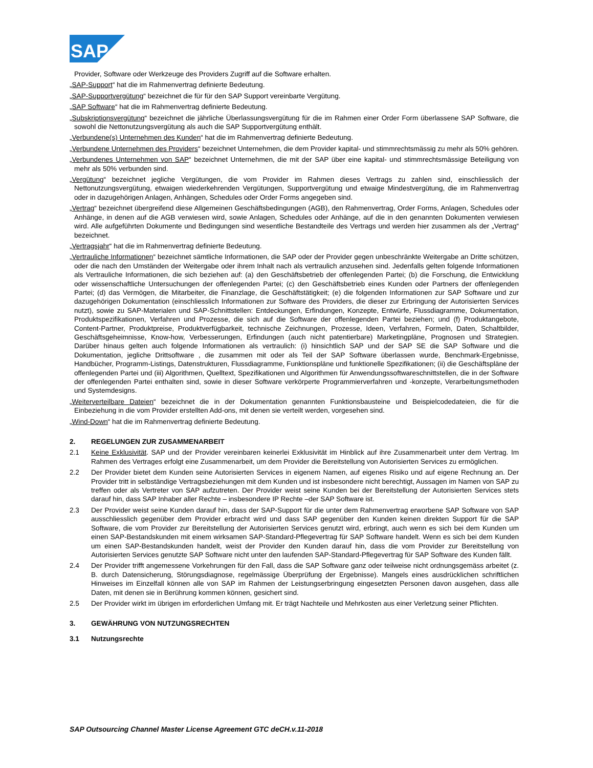SAP
Provider, Software oder Werkzeuge des Providers Zugriff auf die Software erhalten.
„SAP-Support“ hat die im Rahmenvertrag definierte Bedeutung.
„SAP-Supportvergütung“ bezeichnet die für für den SAP Support vereinbarte Vergütung.
„SAP Software“ hat die im Rahmenvertrag definierte Bedeutung.
„Subskriptionsvergütung“ bezeichnet die jährliche Überlassungsvergütung für die im Rahmen einer Order Form überlassene SAP Software, die sowohl die Nettonutzungsvergütung als auch die SAP Supportvergütung enthält.
„Verbundene(s) Unternehmen des Kunden“ hat die im Rahmenvertrag definierte Bedeutung.
„Verbundene Unternehmen des Providers“ bezeichnet Unternehmen, die dem Provider kapital- und stimmrechtsmässig zu mehr als 50% gehören.
„Verbundenes Unternehmen von SAP“ bezeichnet Unternehmen, die mit der SAP über eine kapital- und stimmrechtsmässige Beteiligung von mehr als 50% verbunden sind.
„Vergütung“ bezeichnet jegliche Vergütungen, die vom Provider im Rahmen dieses Vertrags zu zahlen sind, einschliesslich der Nettonutzungsvergütung, etwaigen wiederkehrenden Vergütungen, Supportvergütung und etwaige Mindestvergütung, die im Rahmenvertrag oder in dazugehörigen Anlagen, Anhängen, Schedules oder Order Forms angegeben sind.
„Vertrag“ bezeichnet übergreifend diese Allgemeinen Geschäftsbedingungen (AGB), den Rahmenvertrag, Order Forms, Anlagen, Schedules oder Anhänge, in denen auf die AGB verwiesen wird, sowie Anlagen, Schedules oder Anhänge, auf die in den genannten Dokumenten verwiesen wird. Alle aufgeführten Dokumente und Bedingungen sind wesentliche Bestandteile des Vertrags und werden hier zusammen als der „Vertrag“ bezeichnet.
„Vertragsjahr“ hat die im Rahmenvertrag definierte Bedeutung.
„Vertrauliche Informationen“ bezeichnet sämtliche Informationen, die SAP oder der Provider gegen unbeschränkte Weitergabe an Dritte schützen, oder die nach den Umständen der Weitergabe oder ihrem Inhalt nach als vertraulich anzusehen sind. Jedenfalls gelten folgende Informationen als Vertrauliche Informationen, die sich beziehen auf: (a) den Geschäftsbetrieb der offenlegenden Partei; (b) die Forschung, die Entwicklung oder wissenschaftliche Untersuchungen der offenlegenden Partei; (c) den Geschäftsbetrieb eines Kunden oder Partners der offenlegenden Partei; (d) das Vermögen, die Mitarbeiter, die Finanzlage, die Geschäftstätigkeit; (e) die folgenden Informationen zur SAP Software und zur dazugehörigen Dokumentation (einschliesslich Informationen zur Software des Providers, die dieser zur Erbringung der Autorisierten Services nutzt), sowie zu SAP-Materialen und SAP-Schnittstellen: Entdeckungen, Erfindungen, Konzepte, Entwürfe, Flussdiagramme, Dokumentation, Produktspezifikationen, Verfahren und Prozesse, die sich auf die Software der offenlegenden Partei beziehen; und (f) Produktangebote, Content-Partner, Produktpreise, Produktverfügbarkeit, technische Zeichnungen, Prozesse, Ideen, Verfahren, Formeln, Daten, Schaltbilder, Geschäftsgeheimnisse, Know-how, Verbesserungen, Erfindungen (auch nicht patentierbare) Marketingpläne, Prognosen und Strategien. Darüber hinaus gelten auch folgende Informationen als vertraulich: (i) hinsichtlich SAP und der SAP SE die SAP Software und die Dokumentation, jegliche Drittsoftware , die zusammen mit oder als Teil der SAP Software überlassen wurde, Benchmark-Ergebnisse, Handbücher, Programm-Listings, Datenstrukturen, Flussdiagramme, Funktionspläne und funktionelle Spezifikationen; (ii) die Geschäftspläne der offenlegenden Partei und (iii) Algorithmen, Quelltext, Spezifikationen und Algorithmen für Anwendungssoftwareschnittstellen, die in der Software der offenlegenden Partei enthalten sind, sowie in dieser Software verkörperte Programmierverfahren und -konzepte, Verarbeitungsmethoden und Systemdesigns.
„Weiterverteilbare Dateien“ bezeichnet die in der Dokumentation genannten Funktionsbausteine und Beispielcodedateien, die für die Einbeziehung in die vom Provider erstellten Add-ons, mit denen sie verteilt werden, vorgesehen sind.
„Wind-Down“ hat die im Rahmenvertrag definierte Bedeutung.
2. REGELUNGEN ZUR ZUSAMMENARBEIT
2.1 Keine Exklusivität. SAP und der Provider vereinbaren keinerlei Exklusivität im Hinblick auf ihre Zusammenarbeit unter dem Vertrag. Im Rahmen des Vertrages erfolgt eine Zusammenarbeit, um dem Provider die Bereitstellung von Autorisierten Services zu ermöglichen.
2.2 Der Provider bietet dem Kunden seine Autorisierten Services in eigenem Namen, auf eigenes Risiko und auf eigene Rechnung an. Der Provider tritt in selbständige Vertragsbeziehungen mit dem Kunden und ist insbesondere nicht berechtigt, Aussagen im Namen von SAP zu treffen oder als Vertreter von SAP aufzutreten. Der Provider weist seine Kunden bei der Bereitstellung der Autorisierten Services stets darauf hin, dass SAP Inhaber aller Rechte – insbesondere IP Rechte –der SAP Software ist.
2.3 Der Provider weist seine Kunden darauf hin, dass der SAP-Support für die unter dem Rahmenvertrag erworbene SAP Software von SAP ausschliesslich gegenüber dem Provider erbracht wird und dass SAP gegenüber den Kunden keinen direkten Support für die SAP Software, die vom Provider zur Bereitstellung der Autorisierten Services genutzt wird, erbringt, auch wenn es sich bei dem Kunden um einen SAP-Bestandskunden mit einem wirksamen SAP-Standard-Pflegevertrag für SAP Software handelt. Wenn es sich bei dem Kunden um einen SAP-Bestandskunden handelt, weist der Provider den Kunden darauf hin, dass die vom Provider zur Bereitstellung von Autorisierten Services genutzte SAP Software nicht unter den laufenden SAP-Standard-Pflegevertrag für SAP Software des Kunden fällt.
2.4 Der Provider trifft angemessene Vorkehrungen für den Fall, dass die SAP Software ganz oder teilweise nicht ordnungsgemäss arbeitet (z. B. durch Datensicherung, Störungsdiagnose, regelmässige Überprüfung der Ergebnisse). Mangels eines ausdrücklichen schriftlichen Hinweises im Einzelfall können alle von SAP im Rahmen der Leistungserbringung eingesetzten Personen davon ausgehen, dass alle Daten, mit denen sie in Berührung kommen können, gesichert sind.
2.5 Der Provider wirkt im übrigen im erforderlichen Umfang mit. Er trägt Nachteile und Mehrkosten aus einer Verletzung seiner Pflichten.
3. GEWÄHRUNG VON NUTZUNGSRECHTEN
3.1 Nutzungsrechte
SAP Outsourcing Channel Master License Agreement GTC deCH.v.11-2018